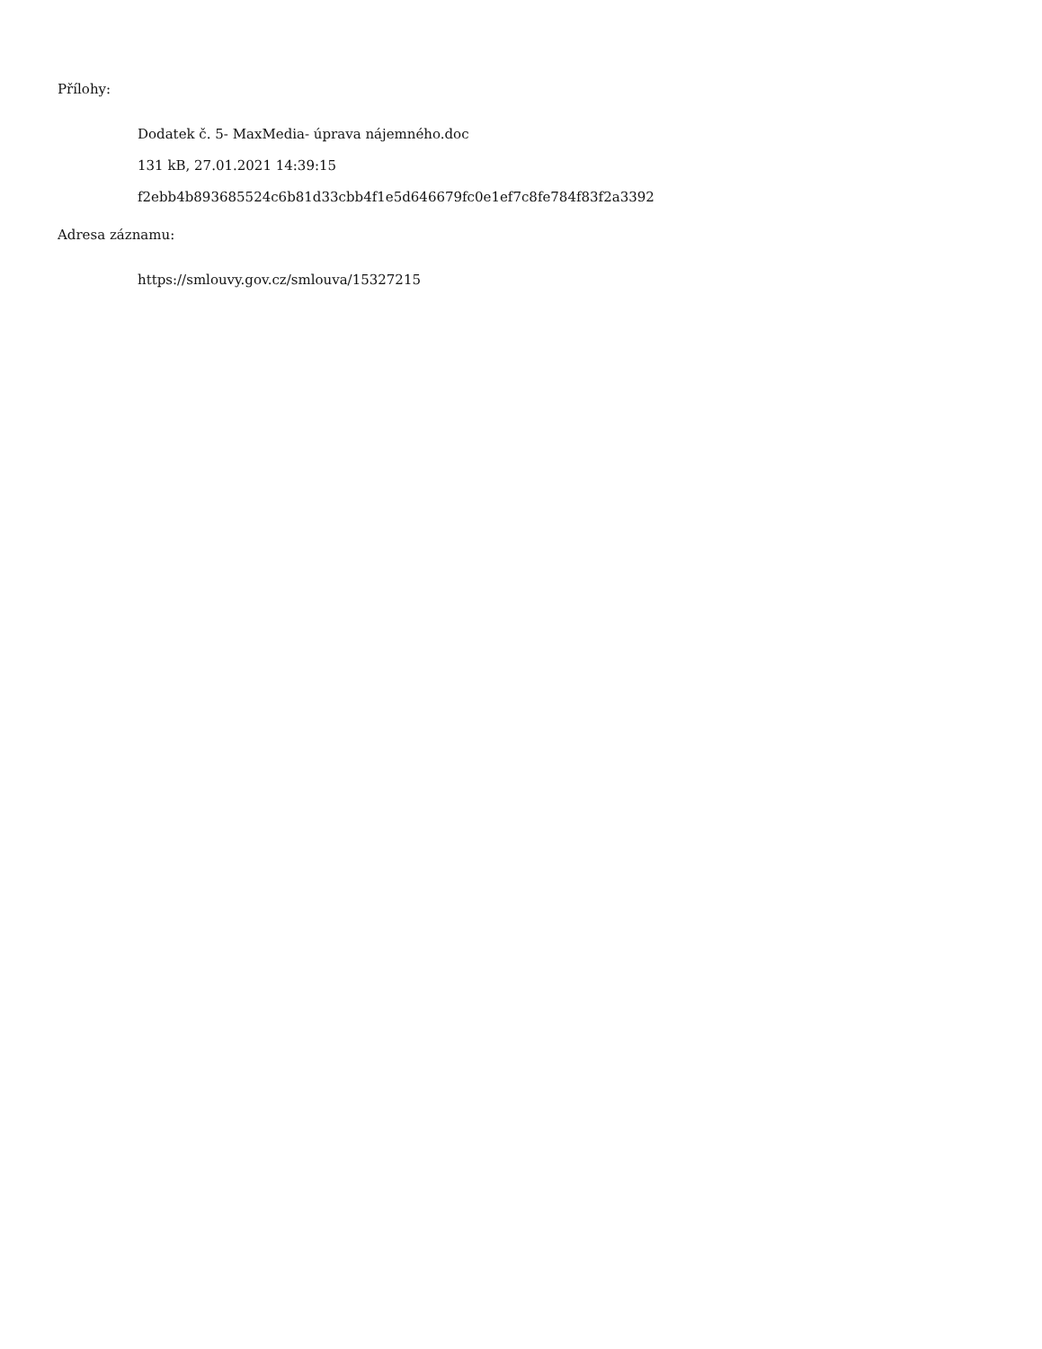Přílohy:
Dodatek č. 5- MaxMedia- úprava nájemného.doc
131 kB, 27.01.2021 14:39:15
f2ebb4b893685524c6b81d33cbb4f1e5d646679fc0e1ef7c8fe784f83f2a3392
Adresa záznamu:
https://smlouvy.gov.cz/smlouva/15327215